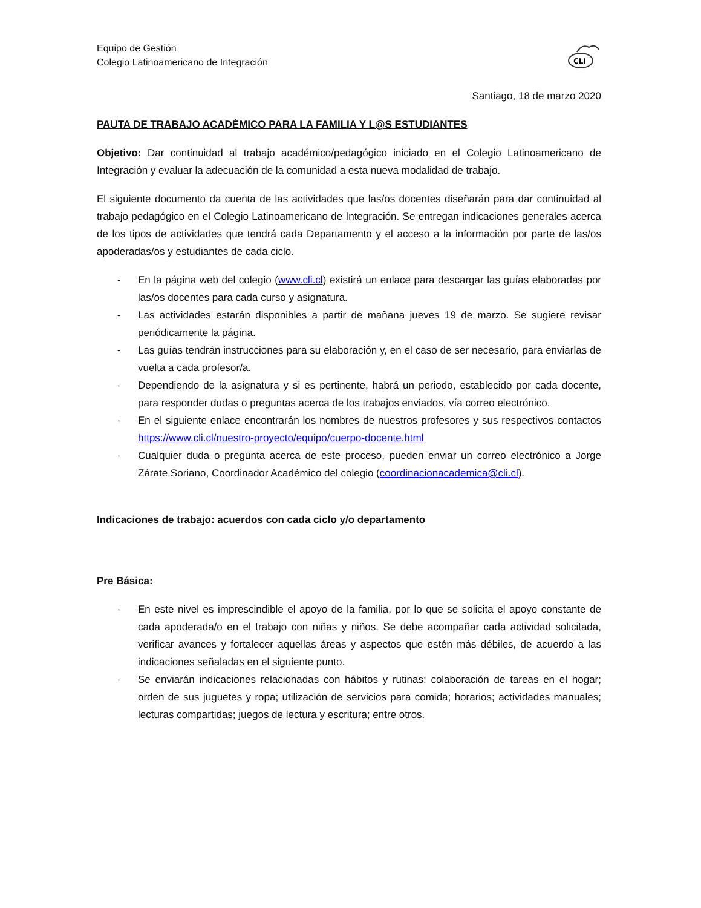Equipo de Gestión
Colegio Latinoamericano de Integración
CLI
Santiago, 18 de marzo 2020
PAUTA DE TRABAJO ACADÉMICO PARA LA FAMILIA Y L@S ESTUDIANTES
Objetivo: Dar continuidad al trabajo académico/pedagógico iniciado en el Colegio Latinoamericano de Integración y evaluar la adecuación de la comunidad a esta nueva modalidad de trabajo.
El siguiente documento da cuenta de las actividades que las/os docentes diseñarán para dar continuidad al trabajo pedagógico en el Colegio Latinoamericano de Integración. Se entregan indicaciones generales acerca de los tipos de actividades que tendrá cada Departamento y el acceso a la información por parte de las/os apoderadas/os y estudiantes de cada ciclo.
- En la página web del colegio (www.cli.cl) existirá un enlace para descargar las guías elaboradas por las/os docentes para cada curso y asignatura.
- Las actividades estarán disponibles a partir de mañana jueves 19 de marzo. Se sugiere revisar periódicamente la página.
- Las guías tendrán instrucciones para su elaboración y, en el caso de ser necesario, para enviarlas de vuelta a cada profesor/a.
- Dependiendo de la asignatura y si es pertinente, habrá un periodo, establecido por cada docente, para responder dudas o preguntas acerca de los trabajos enviados, vía correo electrónico.
- En el siguiente enlace encontrarán los nombres de nuestros profesores y sus respectivos contactos https://www.cli.cl/nuestro-proyecto/equipo/cuerpo-docente.html
- Cualquier duda o pregunta acerca de este proceso, pueden enviar un correo electrónico a Jorge Zárate Soriano, Coordinador Académico del colegio (coordinacionacademica@cli.cl).
Indicaciones de trabajo: acuerdos con cada ciclo y/o departamento
Pre Básica:
- En este nivel es imprescindible el apoyo de la familia, por lo que se solicita el apoyo constante de cada apoderada/o en el trabajo con niñas y niños. Se debe acompañar cada actividad solicitada, verificar avances y fortalecer aquellas áreas y aspectos que estén más débiles, de acuerdo a las indicaciones señaladas en el siguiente punto.
- Se enviarán indicaciones relacionadas con hábitos y rutinas: colaboración de tareas en el hogar; orden de sus juguetes y ropa; utilización de servicios para comida; horarios; actividades manuales; lecturas compartidas; juegos de lectura y escritura; entre otros.